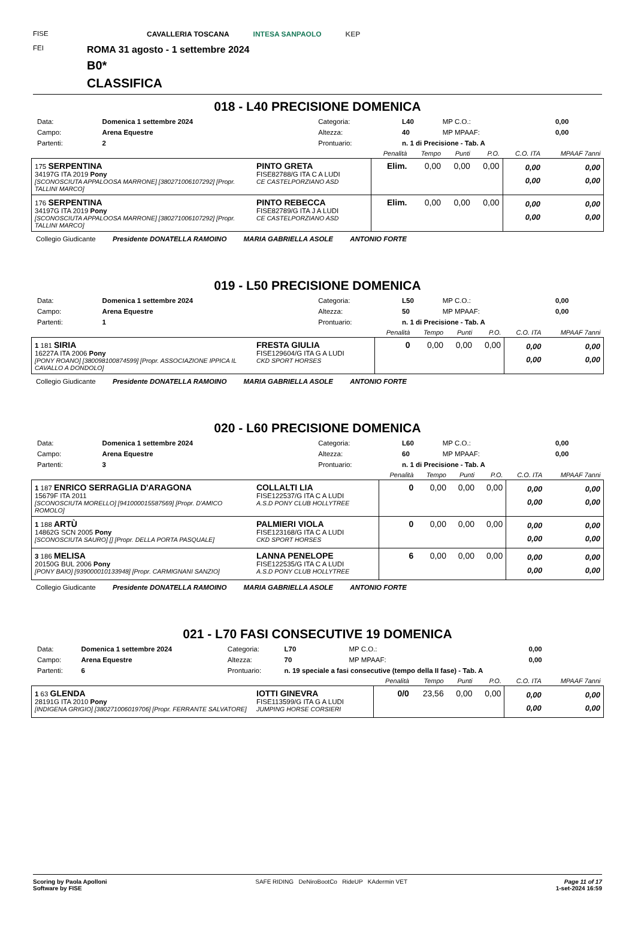FISE
FEI
CAVALLERIA TOSCANA INTESA SANPAOLO KEP
ROMA 31 agosto - 1 settembre 2024
B0*
CLASSIFICA
018 - L40 PRECISIONE DOMENICA
| Data: | Domenica 1 settembre 2024 | Categoria: | L40 | MP C.O.: | 0,00 |
| Campo: | Arena Equestre | Altezza: | 40 | MP MPAAF: | 0,00 |
| Partenti: | 2 | Prontuario: | n. 1 di Precisione - Tab. A | | |
| | | Penalità | Tempo | Punti | P.O. | C.O. ITA | MPAAF 7anni |
| --- | --- | --- | --- | --- | --- | --- | --- |
| 175 SERPENTINA 34197G ITA 2019 Pony [SCONOSCIUTA APPALOOSA MARRONE] [380271006107292] [Propr. TALLINI MARCO] | PINTO GRETA FISE82788/G ITA C A LUDI CE CASTELPORZIANO ASD | Elim. | 0,00 | 0,00 | 0,00 | 0,00 0,00 | 0,00 0,00 |
| 176 SERPENTINA 34197G ITA 2019 Pony [SCONOSCIUTA APPALOOSA MARRONE] [380271006107292] [Propr. TALLINI MARCO] | PINTO REBECCA FISE82789/G ITA J A LUDI CE CASTELPORZIANO ASD | Elim. | 0,00 | 0,00 | 0,00 | 0,00 0,00 | 0,00 0,00 |
Collegio Giudicante Presidente DONATELLA RAMOINO MARIA GABRIELLA ASOLE ANTONIO FORTE
019 - L50 PRECISIONE DOMENICA
| Data: | Domenica 1 settembre 2024 | Categoria: | L50 | MP C.O.: | 0,00 |
| Campo: | Arena Equestre | Altezza: | 50 | MP MPAAF: | 0,00 |
| Partenti: | 1 | Prontuario: | n. 1 di Precisione - Tab. A | | |
| | | Penalità | Tempo | Punti | P.O. | C.O. ITA | MPAAF 7anni |
| --- | --- | --- | --- | --- | --- | --- | --- |
| 1 181 SIRIA 16227A ITA 2006 Pony [PONY ROANO] [380098100874599] [Propr. ASSOCIAZIONE IPPICA IL CAVALLO A DONDOLO] | FRESTA GIULIA FISE129604/G ITA G A LUDI CKD SPORT HORSES | 0 | 0,00 | 0,00 | 0,00 | 0,00 0,00 | 0,00 0,00 |
Collegio Giudicante Presidente DONATELLA RAMOINO MARIA GABRIELLA ASOLE ANTONIO FORTE
020 - L60 PRECISIONE DOMENICA
| Data: | Domenica 1 settembre 2024 | Categoria: | L60 | MP C.O.: | 0,00 |
| Campo: | Arena Equestre | Altezza: | 60 | MP MPAAF: | 0,00 |
| Partenti: | 3 | Prontuario: | n. 1 di Precisione - Tab. A | | |
| | | Penalità | Tempo | Punti | P.O. | C.O. ITA | MPAAF 7anni |
| --- | --- | --- | --- | --- | --- | --- | --- |
| 1 187 ENRICO SERRAGLIA D'ARAGONA 15679F ITA 2011 [SCONOSCIUTA MORELLO] [941000015587569] [Propr. D'AMICO ROMOLO] | COLLALTI LIA FISE122537/G ITA C A LUDI A.S.D PONY CLUB HOLLYTREE | 0 | 0,00 | 0,00 | 0,00 | 0,00 0,00 | 0,00 0,00 |
| 1 188 ARTÙ 14862G SCN 2005 Pony [SCONOSCIUTA SAURO] [] [Propr. DELLA PORTA PASQUALE] | PALMIERI VIOLA FISE123168/G ITA C A LUDI CKD SPORT HORSES | 0 | 0,00 | 0,00 | 0,00 | 0,00 0,00 | 0,00 0,00 |
| 3 186 MELISA 20150G BUL 2006 Pony [PONY BAIO] [939000010133948] [Propr. CARMIGNANI SANZIO] | LANNA PENELOPE FISE122535/G ITA C A LUDI A.S.D PONY CLUB HOLLYTREE | 6 | 0,00 | 0,00 | 0,00 | 0,00 0,00 | 0,00 0,00 |
Collegio Giudicante Presidente DONATELLA RAMOINO MARIA GABRIELLA ASOLE ANTONIO FORTE
021 - L70 FASI CONSECUTIVE 19 DOMENICA
| Data: | Domenica 1 settembre 2024 | Categoria: | L70 | MP C.O.: | 0,00 |
| Campo: | Arena Equestre | Altezza: | 70 | MP MPAAF: | 0,00 |
| Partenti: | 6 | Prontuario: | n. 19 speciale a fasi consecutive (tempo della II fase) - Tab. A | | |
| | | Penalità | Tempo | Punti | P.O. | C.O. ITA | MPAAF 7anni |
| --- | --- | --- | --- | --- | --- | --- | --- |
| 1 63 GLENDA 28191G ITA 2010 Pony [INDIGENA GRIGIO] [380271006019706] [Propr. FERRANTE SALVATORE] | IOTTI GINEVRA FISE113599/G ITA G A LUDI JUMPING HORSE CORSIERI | 0/0 | 23,56 | 0,00 | 0,00 | 0,00 0,00 | 0,00 0,00 |
Scoring by Paola Apolloni
Software by FISE
SAFE RIDING DeNiroBootCo RideUP KAdermin VET
Page 11 of 17
1-set-2024 16:59